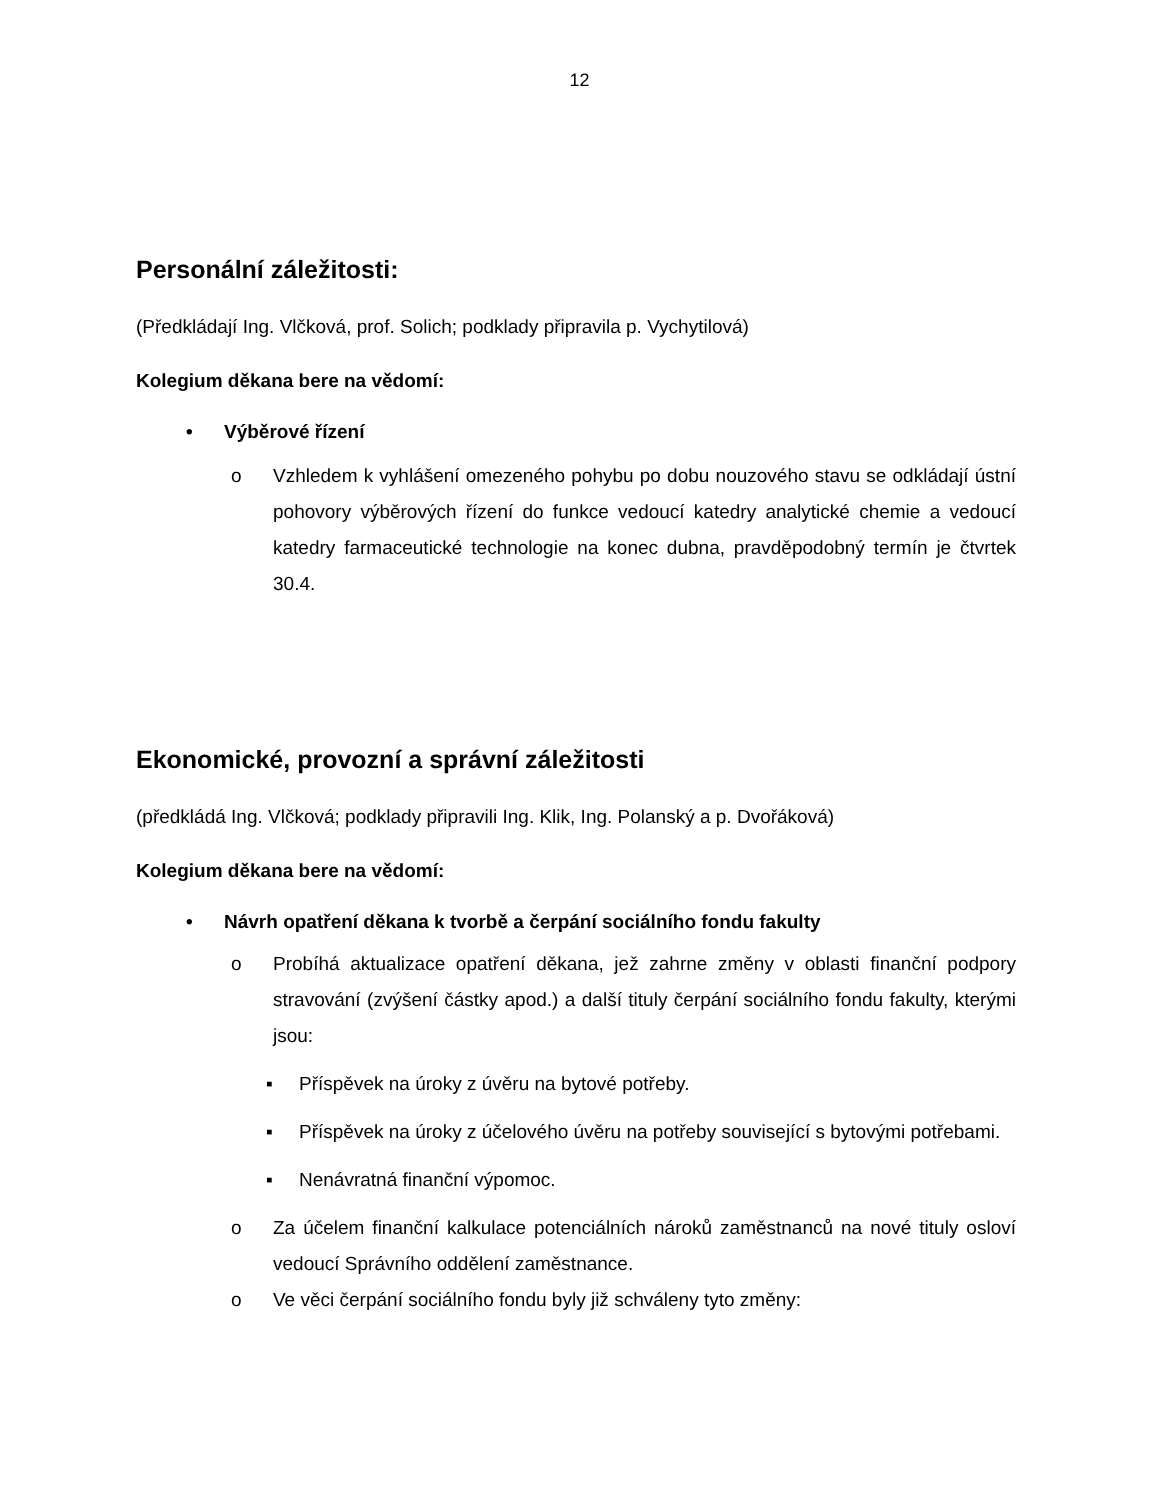12
Personální záležitosti:
(Předkládají Ing. Vlčková, prof. Solich; podklady připravila p. Vychytilová)
Kolegium děkana bere na vědomí:
• Výběrové řízení
o Vzhledem k vyhlášení omezeného pohybu po dobu nouzového stavu se odkládají ústní pohovory výběrových řízení do funkce vedoucí katedry analytické chemie a vedoucí katedry farmaceutické technologie na konec dubna, pravděpodobný termín je čtvrtek 30.4.
Ekonomické, provozní a správní záležitosti
(předkládá Ing. Vlčková; podklady připravili Ing. Klik, Ing. Polanský a p. Dvořáková)
Kolegium děkana bere na vědomí:
• Návrh opatření děkana k tvorbě a čerpání sociálního fondu fakulty
o Probíhá aktualizace opatření děkana, jež zahrne změny v oblasti finanční podpory stravování (zvýšení částky apod.) a další tituly čerpání sociálního fondu fakulty, kterými jsou:
▪ Příspěvek na úroky z úvěru na bytové potřeby.
▪ Příspěvek na úroky z účelového úvěru na potřeby související s bytovými potřebami.
▪ Nenávratná finanční výpomoc.
o Za účelem finanční kalkulace potenciálních nároků zaměstnanců na nové tituly osloví vedoucí Správního oddělení zaměstnance.
o Ve věci čerpání sociálního fondu byly již schváleny tyto změny: